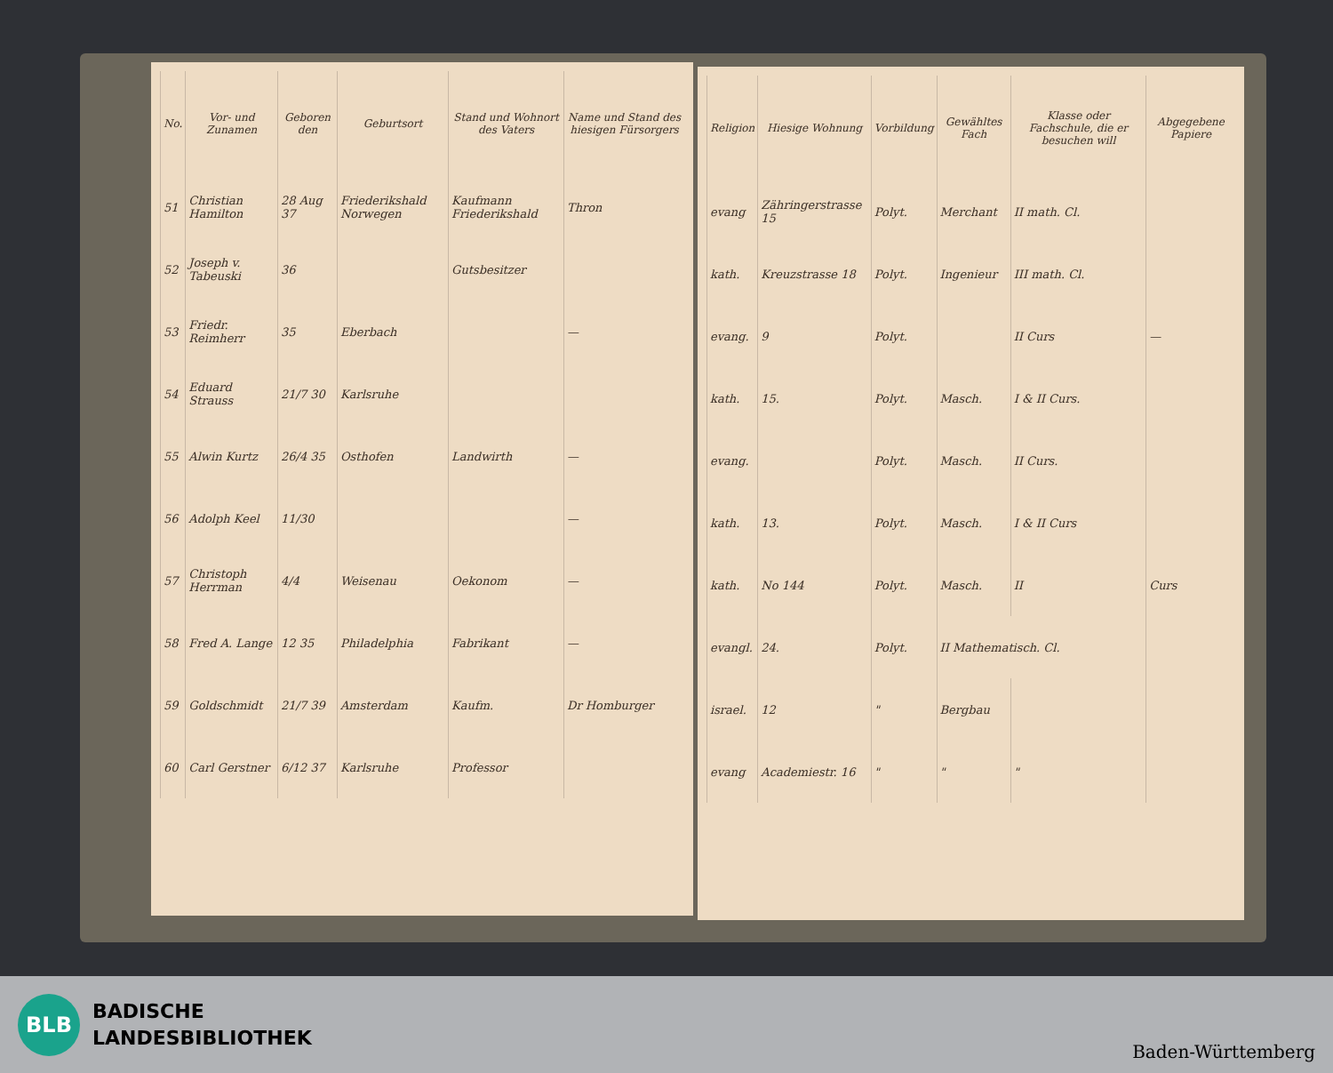| No. | Vor- und Zunamen | Geboren den | Geburtsort | Stand und Wohnort des Vaters | Name und Stand des hiesigen Fürsorgers |
| --- | --- | --- | --- | --- | --- |
| 51 | Christian Hamilton | 28 Aug 37 | Friederikshald Norwegen | Kaufmann Friederikshald | Thron |
| 52 | Joseph v. Tabeuski | 36 | | Gutsbesitzer | |
| 53 | Friedr. Reimherr | 35 | Eberbach | | — |
| 54 | Eduard Strauss | 21/7 30 | Karlsruhe | | |
| 55 | Alwin Kurtz | 26/4 35 | Osthofen | Landwirth | — |
| 56 | Adolph Keel | 11/30 | | | — |
| 57 | Christoph Herrman | 4/4 | Weisenau | Oekonom | — |
| 58 | Fred A. Lange | 12 35 | Philadelphia | Fabrikant | — |
| 59 | Goldschmidt | 21/7 39 | Amsterdam | Kaufm. | Dr Homburger |
| 60 | Carl Gerstner | 6/12 37 | Karlsruhe | Professor | |
| Religion | Hiesige Wohnung | Vorbildung | Gewähltes Fach | Klasse oder Fachschule, die er besuchen will | Abgegebene Papiere |
| --- | --- | --- | --- | --- | --- |
| evang | Zähringerstrasse 15 | Polyt. | Merchant | II math. Cl. | |
| kath. | Kreuzstrasse 18 | Polyt. | Ingenieur | III math. Cl. | |
| evang. | 9 | Polyt. | | II Curs | — |
| kath. | 15. | Polyt. | Masch. | I & II Curs. | |
| evang. | | Polyt. | Masch. | II Curs. | |
| kath. | 13. | Polyt. | Masch. | I & II Curs | |
| kath. | No 144 | Polyt. | Masch. | II | Curs |
| evangl. | 24. | Polyt. | II Mathematisch. Cl. | | |
| israel. | 12 | " | Bergbau | | |
| evang | Academiestr. 16 | " | " | " | |
BLB
BADISCHE
LANDESBIBLIOTHEK
Baden-Württemberg